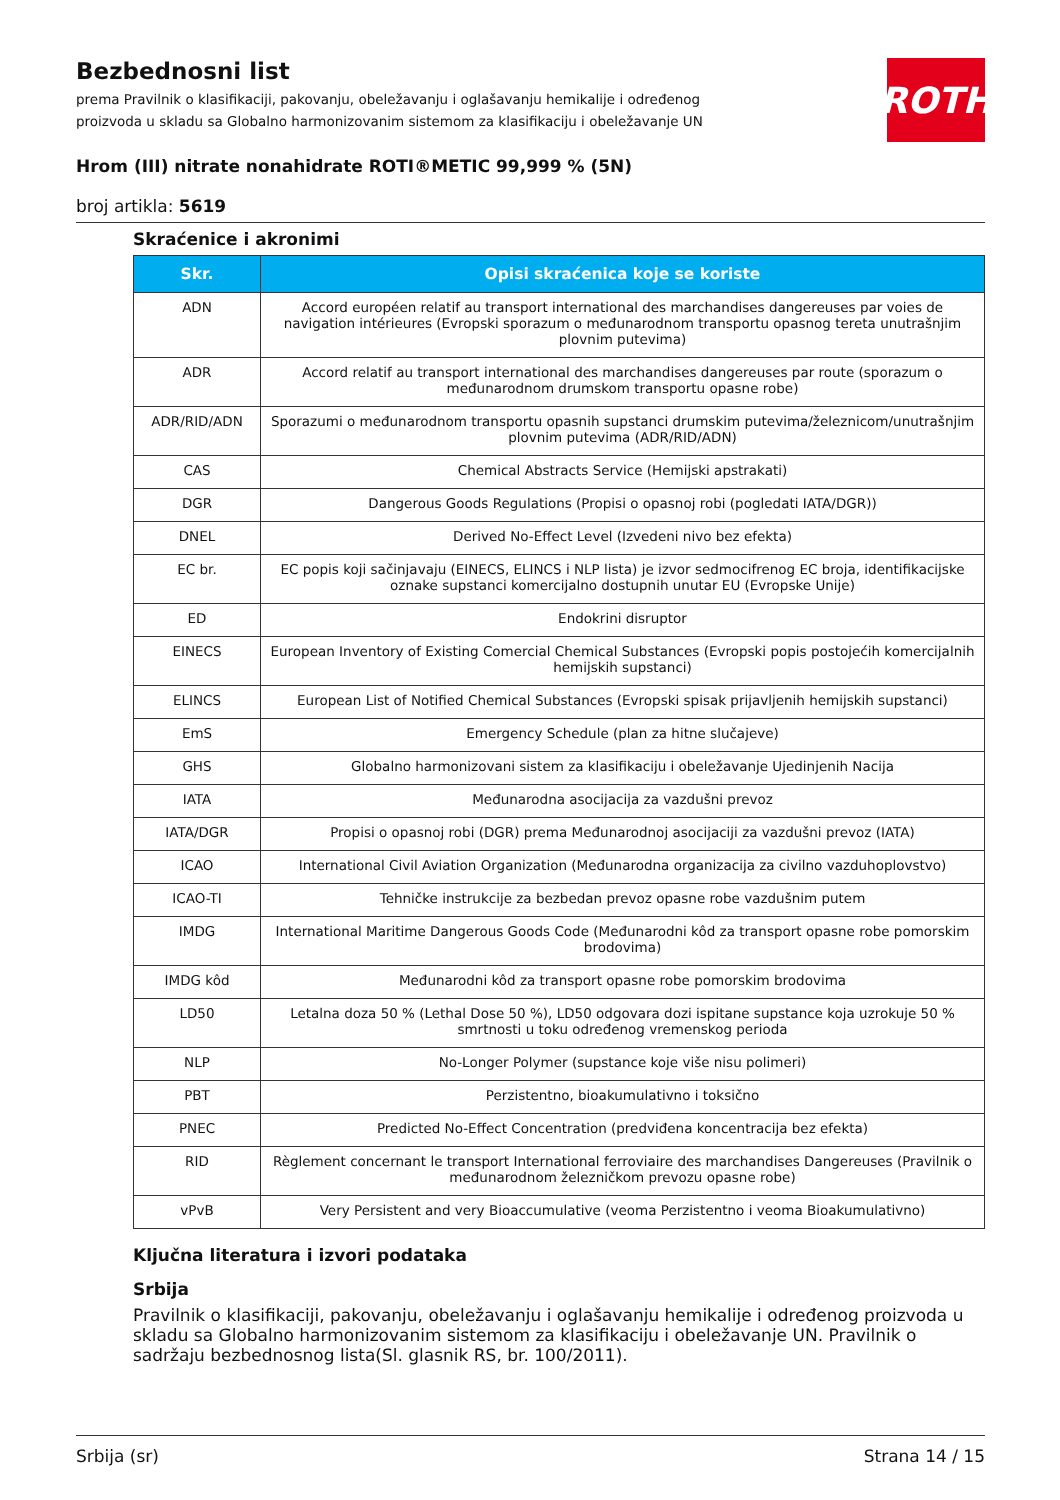Bezbednosni list
prema Pravilnik o klasifikaciji, pakovanju, obeležavanju i oglašavanju hemikalije i određenog proizvoda u skladu sa Globalno harmonizovanim sistemom za klasifikaciju i obeležavanje UN
ROTH
Hrom (III) nitrate nonahidrate ROTI®METIC 99,999 % (5N)
broj artikla: 5619
Skraćenice i akronimi
| Skr. | Opisi skraćenica koje se koriste |
| --- | --- |
| ADN | Accord européen relatif au transport international des marchandises dangereuses par voies de navigation intérieures (Evropski sporazum o međunarodnom transportu opasnog tereta unutrašnjim plovnim putevima) |
| ADR | Accord relatif au transport international des marchandises dangereuses par route (sporazum o međunarodnom drumskom transportu opasne robe) |
| ADR/RID/ADN | Sporazumi o međunarodnom transportu opasnih supstanci drumskim putevima/železnicom/unutrašnjim plovnim putevima (ADR/RID/ADN) |
| CAS | Chemical Abstracts Service (Hemijski apstrakati) |
| DGR | Dangerous Goods Regulations (Propisi o opasnoj robi (pogledati IATA/DGR)) |
| DNEL | Derived No-Effect Level (Izvedeni nivo bez efekta) |
| EC br. | EC popis koji sačinjavaju (EINECS, ELINCS i NLP lista) je izvor sedmocifrenog EC broja, identifikacijske oznake supstanci komercijalno dostupnih unutar EU (Evropske Unije) |
| ED | Endokrini disruptor |
| EINECS | European Inventory of Existing Comercial Chemical Substances (Evropski popis postojećih komercijalnih hemijskih supstanci) |
| ELINCS | European List of Notified Chemical Substances (Evropski spisak prijavljenih hemijskih supstanci) |
| EmS | Emergency Schedule (plan za hitne slučajeve) |
| GHS | Globalno harmonizovani sistem za klasifikaciju i obeležavanje Ujedinjenih Nacija |
| IATA | Međunarodna asocijacija za vazdušni prevoz |
| IATA/DGR | Propisi o opasnoj robi (DGR) prema Međunarodnoj asocijaciji za vazdušni prevoz (IATA) |
| ICAO | International Civil Aviation Organization (Međunarodna organizacija za civilno vazduhoplovstvo) |
| ICAO-TI | Tehničke instrukcije za bezbedan prevoz opasne robe vazdušnim putem |
| IMDG | International Maritime Dangerous Goods Code (Međunarodni kôd za transport opasne robe pomorskim brodovima) |
| IMDG kôd | Međunarodni kôd za transport opasne robe pomorskim brodovima |
| LD50 | Letalna doza 50 % (Lethal Dose 50 %), LD50 odgovara dozi ispitane supstance koja uzrokuje 50 % smrtnosti u toku određenog vremenskog perioda |
| NLP | No-Longer Polymer (supstance koje više nisu polimeri) |
| PBT | Perzistentno, bioakumulativno i toksično |
| PNEC | Predicted No-Effect Concentration (predviđena koncentracija bez efekta) |
| RID | Règlement concernant le transport International ferroviaire des marchandises Dangereuses (Pravilnik o međunarodnom železničkom prevozu opasne robe) |
| vPvB | Very Persistent and very Bioaccumulative (veoma Perzistentno i veoma Bioakumulativno) |
Ključna literatura i izvori podataka
Srbija
Pravilnik o klasifikaciji, pakovanju, obeležavanju i oglašavanju hemikalije i određenog proizvoda u skladu sa Globalno harmonizovanim sistemom za klasifikaciju i obeležavanje UN. Pravilnik o sadržaju bezbednosnog lista(Sl. glasnik RS, br. 100/2011).
Srbija (sr) Strana 14 / 15